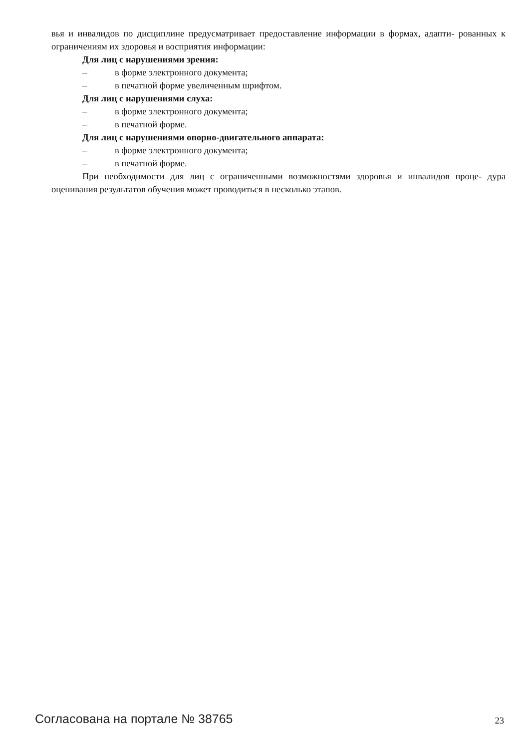вья и инвалидов по дисциплине предусматривает предоставление информации в формах, адапти- рованных к ограничениям их здоровья и восприятия информации:
Для лиц с нарушениями зрения:
– в форме электронного документа;
– в печатной форме увеличенным шрифтом.
Для лиц с нарушениями слуха:
– в форме электронного документа;
– в печатной форме.
Для лиц с нарушениями опорно-двигательного аппарата:
– в форме электронного документа;
– в печатной форме.
При необходимости для лиц с ограниченными возможностями здоровья и инвалидов проце- дура оценивания результатов обучения может проводиться в несколько этапов.
Согласована на портале № 38765 23